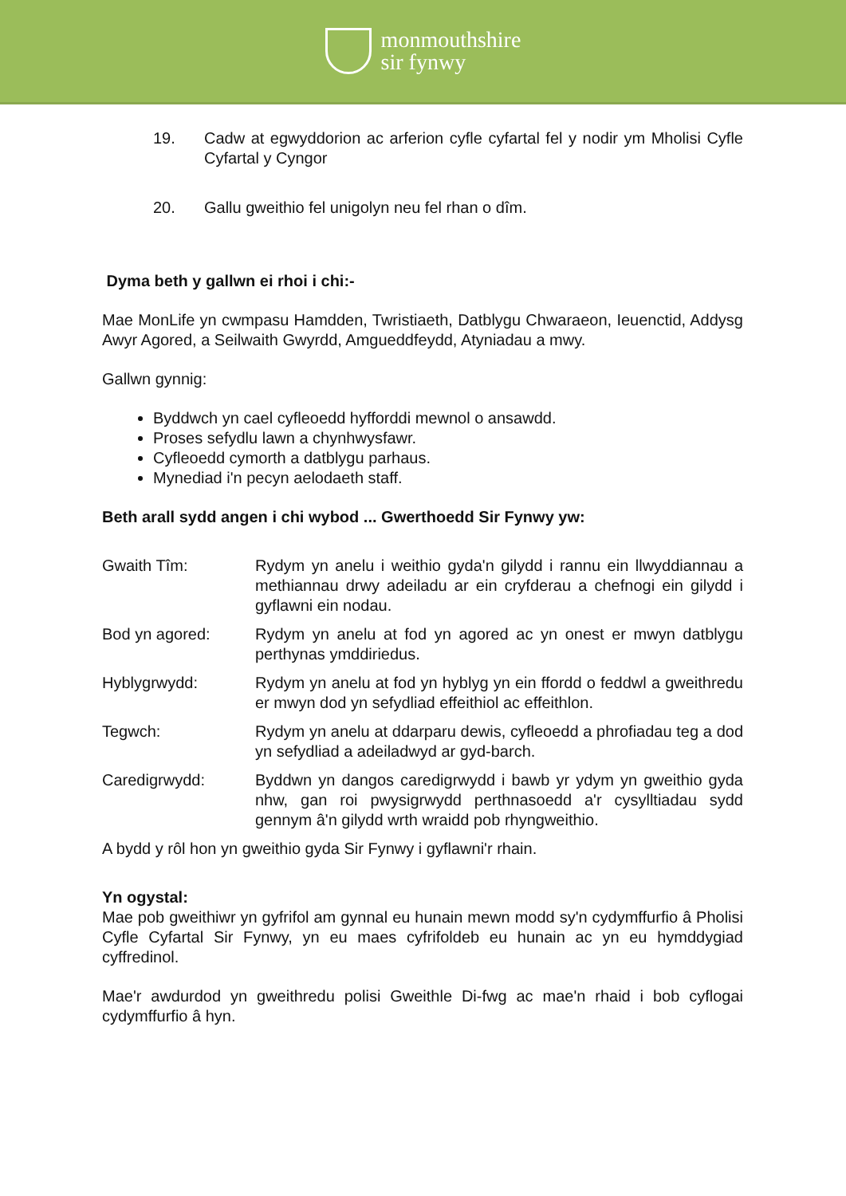monmouthshire
sir fynwy
19. Cadw at egwyddorion ac arferion cyfle cyfartal fel y nodir ym Mholisi Cyfle Cyfartal y Cyngor
20. Gallu gweithio fel unigolyn neu fel rhan o dîm.
Dyma beth y gallwn ei rhoi i chi:-
Mae MonLife yn cwmpasu Hamdden, Twristiaeth, Datblygu Chwaraeon, Ieuenctid, Addysg Awyr Agored, a Seilwaith Gwyrdd, Amgueddfeydd, Atyniadau a mwy.
Gallwn gynnig:
Byddwch yn cael cyfleoedd hyfforddi mewnol o ansawdd.
Proses sefydlu lawn a chynhwysfawr.
Cyfleoedd cymorth a datblygu parhaus.
Mynediad i'n pecyn aelodaeth staff.
Beth arall sydd angen i chi wybod ... Gwerthoedd Sir Fynwy yw:
Gwaith Tîm: Rydym yn anelu i weithio gyda'n gilydd i rannu ein llwyddiannau a methiannau drwy adeiladu ar ein cryfderau a chefnogi ein gilydd i gyflawni ein nodau.
Bod yn agored: Rydym yn anelu at fod yn agored ac yn onest er mwyn datblygu perthynas ymddiriedus.
Hyblygrwydd: Rydym yn anelu at fod yn hyblyg yn ein ffordd o feddwl a gweithredu er mwyn dod yn sefydliad effeithiol ac effeithlon.
Tegwch: Rydym yn anelu at ddarparu dewis, cyfleoedd a phrofiadau teg a dod yn sefydliad a adeiladwyd ar gyd-barch.
Caredigrwydd: Byddwn yn dangos caredigrwydd i bawb yr ydym yn gweithio gyda nhw, gan roi pwysigrwydd perthnasoedd a'r cysylltiadau sydd gennym â'n gilydd wrth wraidd pob rhyngweithio.
A bydd y rôl hon yn gweithio gyda Sir Fynwy i gyflawni'r rhain.
Yn ogystal:
Mae pob gweithiwr yn gyfrifol am gynnal eu hunain mewn modd sy'n cydymffurfio â Pholisi Cyfle Cyfartal Sir Fynwy, yn eu maes cyfrifoldeb eu hunain ac yn eu hymddygiad cyffredinol.
Mae'r awdurdod yn gweithredu polisi Gweithle Di-fwg ac mae'n rhaid i bob cyflogai cydymffurfio â hyn.